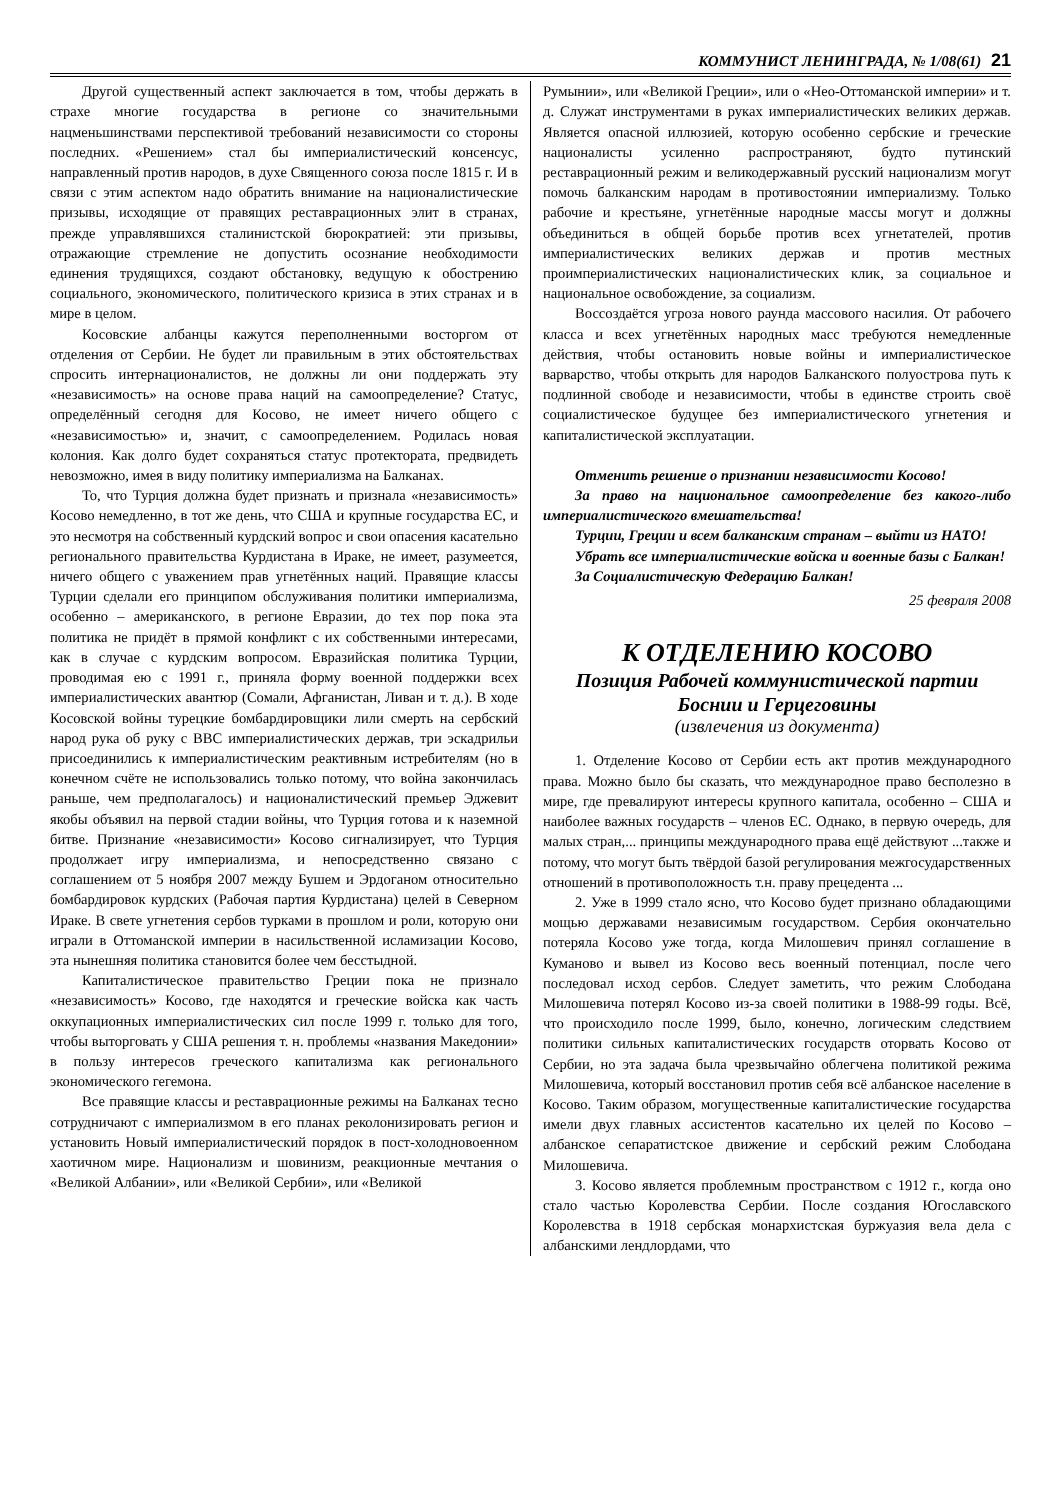КОММУНИСТ ЛЕНИНГРАДА, № 1/08(61) 21
Другой существенный аспект заключается в том, чтобы держать в страхе многие государства в регионе со значительными нацменьшинствами перспективой требований независимости со стороны последних. «Решением» стал бы империалистический консенсус, направленный против народов, в духе Священного союза после 1815 г. И в связи с этим аспектом надо обратить внимание на националистические призывы, исходящие от правящих реставрационных элит в странах, прежде управлявшихся сталинистской бюрократией: эти призывы, отражающие стремление не допустить осознание необходимости единения трудящихся, создают обстановку, ведущую к обострению социального, экономического, политического кризиса в этих странах и в мире в целом.
Косовские албанцы кажутся переполненными восторгом от отделения от Сербии. Не будет ли правильным в этих обстоятельствах спросить интернационалистов, не должны ли они поддержать эту «независимость» на основе права наций на самоопределение? Статус, определённый сегодня для Косово, не имеет ничего общего с «независимостью» и, значит, с самоопределением. Родилась новая колония. Как долго будет сохраняться статус протектората, предвидеть невозможно, имея в виду политику империализма на Балканах.
То, что Турция должна будет признать и признала «независимость» Косово немедленно, в тот же день, что США и крупные государства ЕС, и это несмотря на собственный курдский вопрос и свои опасения касательно регионального правительства Курдистана в Ираке, не имеет, разумеется, ничего общего с уважением прав угнетённых наций. Правящие классы Турции сделали его принципом обслуживания политики империализма, особенно – американского, в регионе Евразии, до тех пор пока эта политика не придёт в прямой конфликт с их собственными интересами, как в случае с курдским вопросом. Евразийская политика Турции, проводимая ею с 1991 г., приняла форму военной поддержки всех империалистических авантюр (Сомали, Афганистан, Ливан и т. д.). В ходе Косовской войны турецкие бомбардировщики лили смерть на сербский народ рука об руку с ВВС империалистических держав, три эскадрильи присоединились к империалистическим реактивным истребителям (но в конечном счёте не использовались только потому, что война закончилась раньше, чем предполагалось) и националистический премьер Эджевит якобы объявил на первой стадии войны, что Турция готова и к наземной битве. Признание «независимости» Косово сигнализирует, что Турция продолжает игру империализма, и непосредственно связано с соглашением от 5 ноября 2007 между Бушем и Эрдоганом относительно бомбардировок курдских (Рабочая партия Курдистана) целей в Северном Ираке. В свете угнетения сербов турками в прошлом и роли, которую они играли в Оттоманской империи в насильственной исламизации Косово, эта нынешняя политика становится более чем бесстыдной.
Капиталистическое правительство Греции пока не признало «независимость» Косово, где находятся и греческие войска как часть оккупационных империалистических сил после 1999 г. только для того, чтобы выторговать у США решения т. н. проблемы «названия Македонии» в пользу интересов греческого капитализма как регионального экономического гегемона.
Все правящие классы и реставрационные режимы на Балканах тесно сотрудничают с империализмом в его планах реколонизировать регион и установить Новый империалистический порядок в пост-холодновоенном хаотичном мире. Национализм и шовинизм, реакционные мечтания о «Великой Албании», или «Великой Сербии», или «Великой
Румынии», или «Великой Греции», или о «Нео-Оттоманской империи» и т. д. Служат инструментами в руках империалистических великих держав. Является опасной иллюзией, которую особенно сербские и греческие националисты усиленно распространяют, будто путинский реставрационный режим и великодержавный русский национализм могут помочь балканским народам в противостоянии империализму. Только рабочие и крестьяне, угнетённые народные массы могут и должны объединиться в общей борьбе против всех угнетателей, против империалистических великих держав и против местных проимпериалистических националистических клик, за социальное и национальное освобождение, за социализм.
Воссоздаётся угроза нового раунда массового насилия. От рабочего класса и всех угнетённых народных масс требуются немедленные действия, чтобы остановить новые войны и империалистическое варварство, чтобы открыть для народов Балканского полуострова путь к подлинной свободе и независимости, чтобы в единстве строить своё социалистическое будущее без империалистического угнетения и капиталистической эксплуатации.
Отменить решение о признании независимости Косово!
За право на национальное самоопределение без какого-либо империалистического вмешательства!
Турции, Греции и всем балканским странам – выйти из НАТО!
Убрать все империалистические войска и военные базы с Балкан!
За Социалистическую Федерацию Балкан!
25 февраля 2008
К ОТДЕЛЕНИЮ КОСОВО
Позиция Рабочей коммунистической партии
Боснии и Герцеговины
(извлечения из документа)
1. Отделение Косово от Сербии есть акт против международного права. Можно было бы сказать, что международное право бесполезно в мире, где превалируют интересы крупного капитала, особенно – США и наиболее важных государств – членов ЕС. Однако, в первую очередь, для малых стран,... принципы международного права ещё действуют ...также и потому, что могут быть твёрдой базой регулирования межгосударственных отношений в противоположность т.н. праву прецедента ...
2. Уже в 1999 стало ясно, что Косово будет признано обладающими мощью державами независимым государством. Сербия окончательно потеряла Косово уже тогда, когда Милошевич принял соглашение в Куманово и вывел из Косово весь военный потенциал, после чего последовал исход сербов. Следует заметить, что режим Слободана Милошевича потерял Косово из-за своей политики в 1988-99 годы. Всё, что происходило после 1999, было, конечно, логическим следствием политики сильных капиталистических государств оторвать Косово от Сербии, но эта задача была чрезвычайно облегчена политикой режима Милошевича, который восстановил против себя всё албанское население в Косово. Таким образом, могущественные капиталистические государства имели двух главных ассистентов касательно их целей по Косово – албанское сепаратистское движение и сербский режим Слободана Милошевича.
3. Косово является проблемным пространством с 1912 г., когда оно стало частью Королевства Сербии. После создания Югославского Королевства в 1918 сербская монархистская буржуазия вела дела с албанскими лендлордами, что